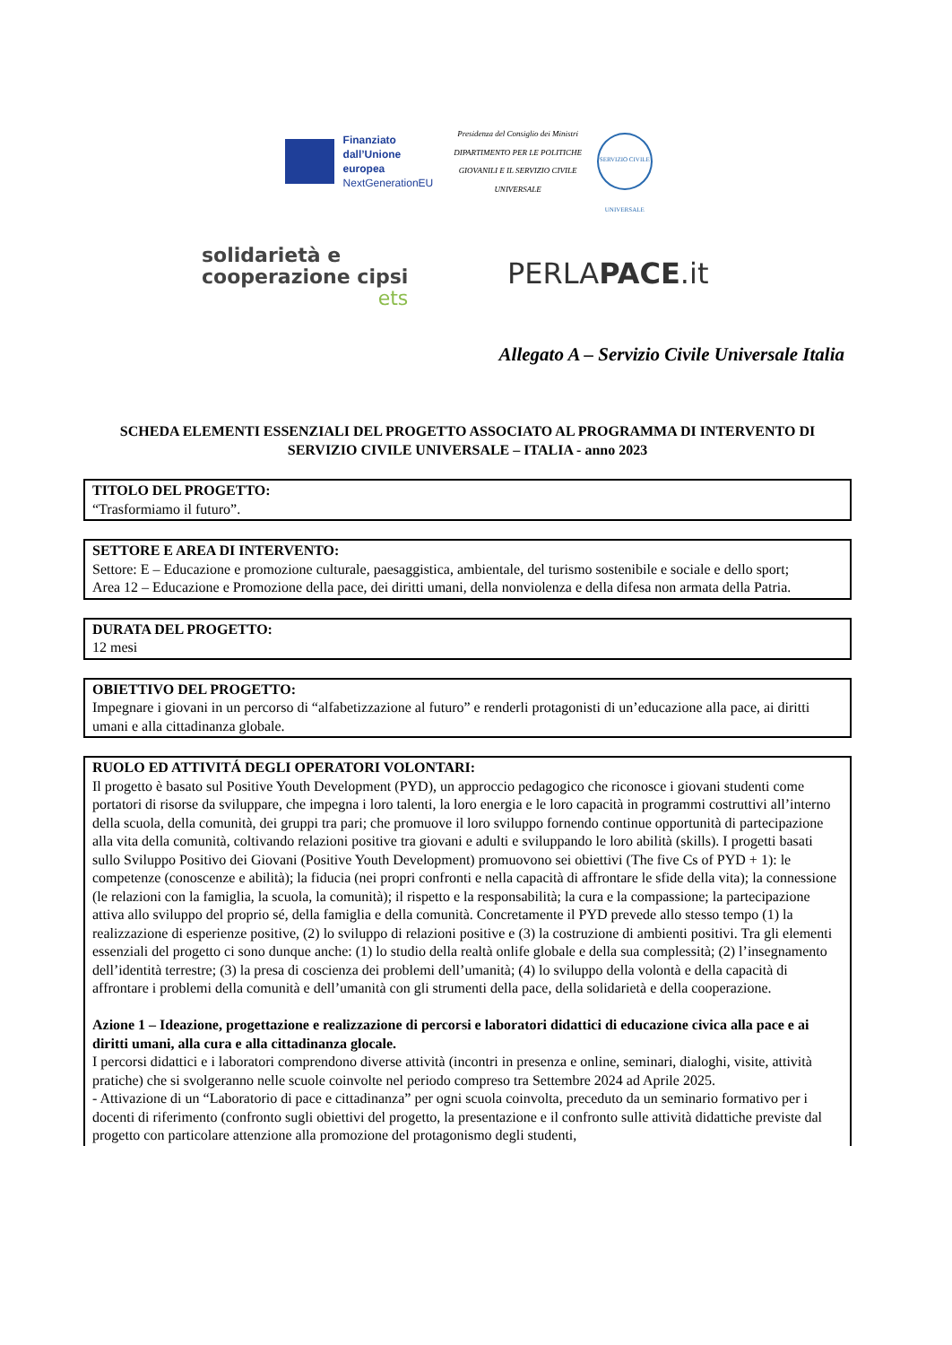Finanziato dall’Unione europea
NextGenerationEU
Presidenza del Consiglio dei Ministri
DIPARTIMENTO PER LE POLITICHE GIOVANILI E IL SERVIZIO CIVILE UNIVERSALE
SERVIZIO CIVILE UNIVERSALE
solidarietà e
cooperazione cipsi
ets
PERLAPACE.it
Allegato A – Servizio Civile Universale Italia
SCHEDA ELEMENTI ESSENZIALI DEL PROGETTO ASSOCIATO AL PROGRAMMA DI INTERVENTO DI SERVIZIO CIVILE UNIVERSALE – ITALIA - anno 2023
TITOLO DEL PROGETTO:
“Trasformiamo il futuro”.
SETTORE E AREA DI INTERVENTO:
Settore: E – Educazione e promozione culturale, paesaggistica, ambientale, del turismo sostenibile e sociale e dello sport;
Area 12 – Educazione e Promozione della pace, dei diritti umani, della nonviolenza e della difesa non armata della Patria.
DURATA DEL PROGETTO:
12 mesi
OBIETTIVO DEL PROGETTO:
Impegnare i giovani in un percorso di “alfabetizzazione al futuro” e renderli protagonisti di un’educazione alla pace, ai diritti umani e alla cittadinanza globale.
RUOLO ED ATTIVITÁ DEGLI OPERATORI VOLONTARI:
Il progetto è basato sul Positive Youth Development (PYD), un approccio pedagogico che riconosce i giovani studenti come portatori di risorse da sviluppare, che impegna i loro talenti, la loro energia e le loro capacità in programmi costruttivi all’interno della scuola, della comunità, dei gruppi tra pari; che promuove il loro sviluppo fornendo continue opportunità di partecipazione alla vita della comunità, coltivando relazioni positive tra giovani e adulti e sviluppando le loro abilità (skills). I progetti basati sullo Sviluppo Positivo dei Giovani (Positive Youth Development) promuovono sei obiettivi (The five Cs of PYD + 1): le competenze (conoscenze e abilità); la fiducia (nei propri confronti e nella capacità di affrontare le sfide della vita); la connessione (le relazioni con la famiglia, la scuola, la comunità); il rispetto e la responsabilità; la cura e la compassione; la partecipazione attiva allo sviluppo del proprio sé, della famiglia e della comunità. Concretamente il PYD prevede allo stesso tempo (1) la realizzazione di esperienze positive, (2) lo sviluppo di relazioni positive e (3) la costruzione di ambienti positivi. Tra gli elementi essenziali del progetto ci sono dunque anche: (1) lo studio della realtà onlife globale e della sua complessità; (2) l’insegnamento dell’identità terrestre; (3) la presa di coscienza dei problemi dell’umanità; (4) lo sviluppo della volontà e della capacità di affrontare i problemi della comunità e dell’umanità con gli strumenti della pace, della solidarietà e della cooperazione.
Azione 1 – Ideazione, progettazione e realizzazione di percorsi e laboratori didattici di educazione civica alla pace e ai diritti umani, alla cura e alla cittadinanza glocale.
I percorsi didattici e i laboratori comprendono diverse attività (incontri in presenza e online, seminari, dialoghi, visite, attività pratiche) che si svolgeranno nelle scuole coinvolte nel periodo compreso tra Settembre 2024 ad Aprile 2025.
- Attivazione di un “Laboratorio di pace e cittadinanza” per ogni scuola coinvolta, preceduto da un seminario formativo per i docenti di riferimento (confronto sugli obiettivi del progetto, la presentazione e il confronto sulle attività didattiche previste dal progetto con particolare attenzione alla promozione del protagonismo degli studenti,